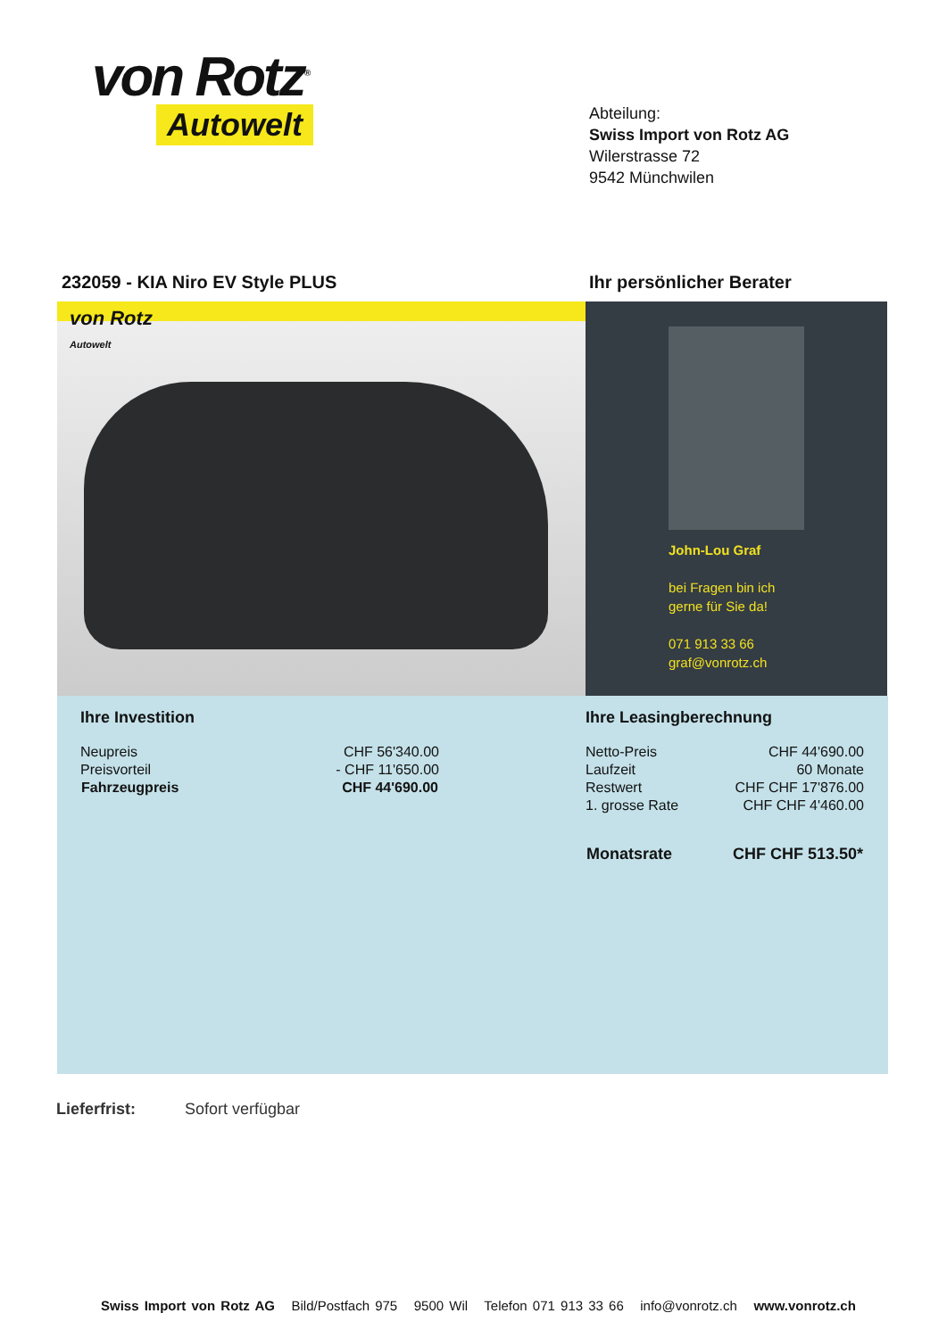von Rotz<sup>®</sup>
Autowelt
Abteilung:
Swiss Import von Rotz AG
Wilerstrasse 72
9542 Münchwilen
232059 - KIA Niro EV Style PLUS
Ihr persönlicher Berater
von Rotz
Autowelt
John-Lou Graf
bei Fragen bin ich
gerne für Sie da!
071 913 33 66
graf@vonrotz.ch
Ihre Investition
| Neupreis | CHF 56'340.00 |
| Preisvorteil | - CHF 11'650.00 |
| Fahrzeugpreis | CHF 44'690.00 |
Ihre Leasingberechnung
| Netto-Preis | CHF 44'690.00 |
| Laufzeit | 60 Monate |
| Restwert | CHF CHF 17'876.00 |
| 1. grosse Rate | CHF CHF 4'460.00 |
| Monatsrate | CHF CHF 513.50* |
Lieferfrist: Sofort verfügbar
Swiss Import von Rotz AG Bild/Postfach 975 9500 Wil Telefon 071 913 33 66 info@vonrotz.ch www.vonrotz.ch